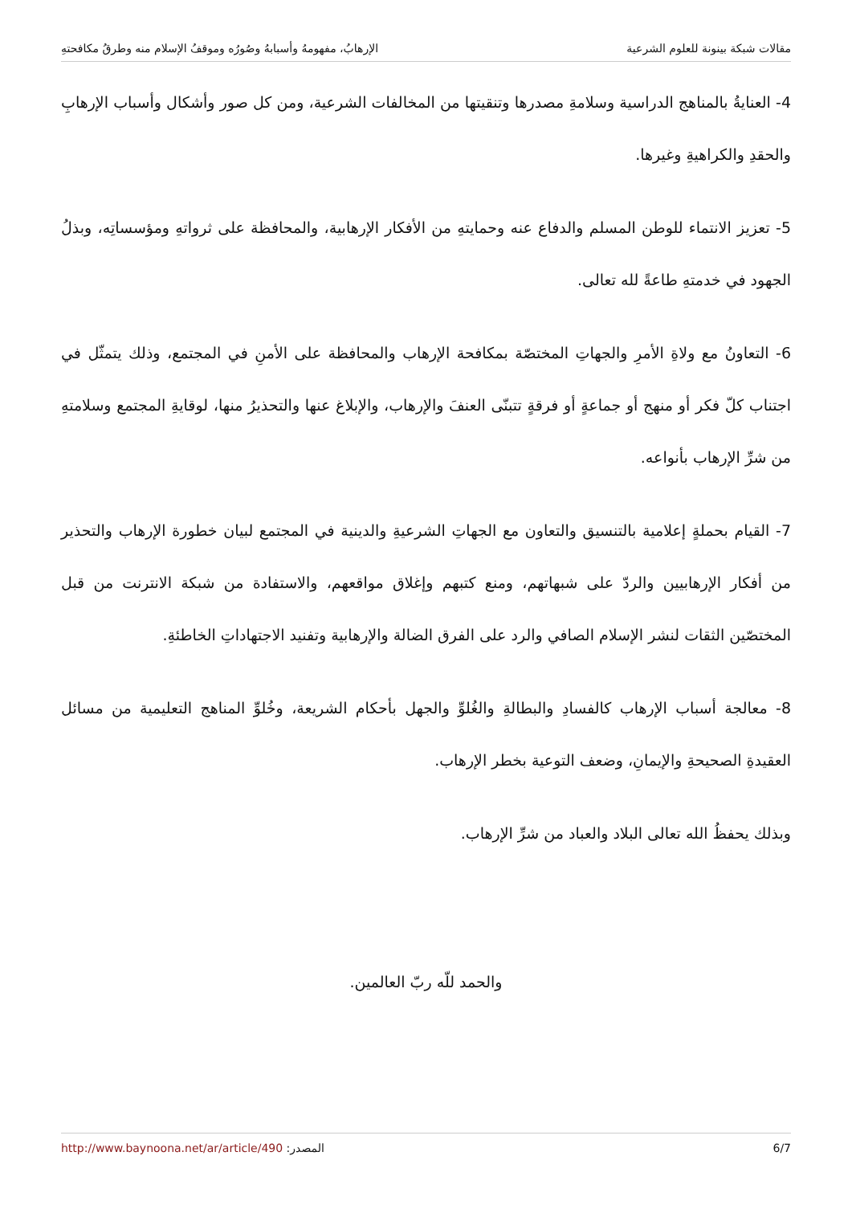مقالات شبكة بينونة للعلوم الشرعية الإرهابُ، مفهومهُ وأسبابهُ وصُورُه وموقفُ الإسلام منه وطرقُ مكافحتهِ
4- العنايةُ بالمناهج الدراسية وسلامةِ مصدرها وتنقيتها من المخالفات الشرعية، ومن كل صور وأشكال وأسباب الإرهابِ والحقدِ والكراهيةِ وغيرها.
5- تعزيز الانتماء للوطن المسلم والدفاع عنه وحمايتهِ من الأفكار الإرهابية، والمحافظة على ثرواتهِ ومؤسساتِه، وبذلُ الجهود في خدمتهِ طاعةً لله تعالى.
6- التعاونُ مع ولاةِ الأمرِ والجهاتِ المختصّة بمكافحة الإرهاب والمحافظة على الأمنِ في المجتمع، وذلك يتمثّل في اجتناب كلّ فكر أو منهج أو جماعةٍ أو فرقةٍ تتبنّى العنفَ والإرهاب، والإبلاغ عنها والتحذيرُ منها، لوقايةِ المجتمع وسلامتهِ من شرِّ الإرهاب بأنواعه.
7- القيام بحملةٍ إعلامية بالتنسيق والتعاون مع الجهاتِ الشرعيةِ والدينية في المجتمع لبيان خطورة الإرهاب والتحذير من أفكار الإرهابيين والردّ على شبهاتهم، ومنع كتبهم وإغلاق مواقعهم، والاستفادة من شبكة الانترنت من قبل المختصّين الثقات لنشر الإسلام الصافي والرد على الفرق الضالة والإرهابية وتفنيد الاجتهاداتِ الخاطئةِ.
8- معالجة أسباب الإرهاب كالفسادِ والبطالةِ والغُلوِّ والجهل بأحكام الشريعة، وخُلوِّ المناهج التعليمية من مسائل العقيدةِ الصحيحةِ والإيمانِ، وضعف التوعية بخطر الإرهاب.
وبذلك يحفظُ الله تعالى البلاد والعباد من شرِّ الإرهاب.
والحمد للّه ربّ العالمين.
6/7 المصدر: http://www.baynoona.net/ar/article/490